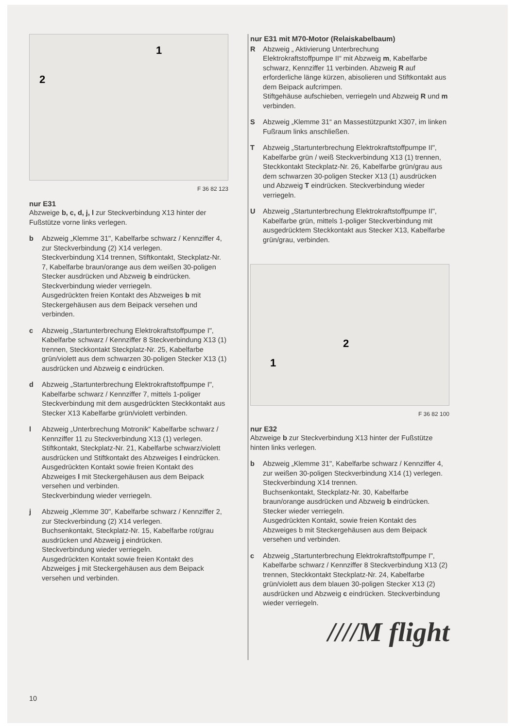2
1
F 36 82 123
nur E31
Abzweige b, c, d, j, l zur Steckverbindung X13 hinter der Fußstütze vorne links verlegen.
b Abzweig „Klemme 31", Kabelfarbe schwarz / Kennziffer 4, zur Steckverbindung (2) X14 verlegen.
Steckverbindung X14 trennen, Stiftkontakt, Steckplatz-Nr. 7, Kabelfarbe braun/orange aus dem weißen 30-poligen Stecker ausdrücken und Abzweig b eindrücken.
Steckverbindung wieder verriegeln.
Ausgedrückten freien Kontakt des Abzweiges b mit Steckergehäusen aus dem Beipack versehen und verbinden.
c Abzweig „Startunterbrechung Elektrokraftstoffpumpe I", Kabelfarbe schwarz / Kennziffer 8 Steckverbindung X13 (1) trennen, Steckkontakt Steckplatz-Nr. 25, Kabelfarbe grün/violett aus dem schwarzen 30-poligen Stecker X13 (1) ausdrücken und Abzweig c eindrücken.
d Abzweig „Startunterbrechung Elektrokraftstoffpumpe I", Kabelfarbe schwarz / Kennziffer 7, mittels 1-poliger Steckverbindung mit dem ausgedrückten Steckkontakt aus Stecker X13 Kabelfarbe grün/violett verbinden.
l Abzweig „Unterbrechung Motronik“ Kabelfarbe schwarz / Kennziffer 11 zu Steckverbindung X13 (1) verlegen. Stiftkontakt, Steckplatz-Nr. 21, Kabelfarbe schwarz/violett ausdrücken und Stiftkontakt des Abzweiges l eindrücken.
Ausgedrückten Kontakt sowie freien Kontakt des Abzweiges l mit Steckergehäusen aus dem Beipack versehen und verbinden.
Steckverbindung wieder verriegeln.
j Abzweig „Klemme 30", Kabelfarbe schwarz / Kennziffer 2, zur Steckverbindung (2) X14 verlegen.
Buchsenkontakt, Steckplatz-Nr. 15, Kabelfarbe rot/grau ausdrücken und Abzweig j eindrücken.
Steckverbindung wieder verriegeln.
Ausgedrückten Kontakt sowie freien Kontakt des Abzweiges j mit Steckergehäusen aus dem Beipack versehen und verbinden.
nur E31 mit M70-Motor (Relaiskabelbaum)
R Abzweig „ Aktivierung Unterbrechung Elektrokraftstoffpumpe II“ mit Abzweig m, Kabelfarbe schwarz, Kennziffer 11 verbinden. Abzweig R auf erforderliche länge kürzen, abisolieren und Stiftkontakt aus dem Beipack aufcrimpen.
Stiftgehäuse aufschieben, verriegeln und Abzweig R und m verbinden.
S Abzweig „Klemme 31“ an Massestützpunkt X307, im linken Fußraum links anschließen.
T Abzweig „Startunterbrechung Elektrokraftstoffpumpe II", Kabelfarbe grün / weiß Steckverbindung X13 (1) trennen, Steckkontakt Steckplatz-Nr. 26, Kabelfarbe grün/grau aus dem schwarzen 30-poligen Stecker X13 (1) ausdrücken und Abzweig T eindrücken. Steckverbindung wieder verriegeln.
U Abzweig „Startunterbrechung Elektrokraftstoffpumpe II", Kabelfarbe grün, mittels 1-poliger Steckverbindung mit ausgedrücktem Steckkontakt aus Stecker X13, Kabelfarbe grün/grau, verbinden.
1
2
F 36 82 100
nur E32
Abzweige b zur Steckverbindung X13 hinter der Fußstütze hinten links verlegen.
b Abzweig „Klemme 31", Kabelfarbe schwarz / Kennziffer 4, zur weißen 30-poligen Steckverbindung X14 (1) verlegen.
Steckverbindung X14 trennen.
Buchsenkontakt, Steckplatz-Nr. 30, Kabelfarbe braun/orange ausdrücken und Abzweig b eindrücken. Stecker wieder verriegeln.
Ausgedrückten Kontakt, sowie freien Kontakt des Abzweiges b mit Steckergehäusen aus dem Beipack versehen und verbinden.
c Abzweig „Startunterbrechung Elektrokraftstoffpumpe I", Kabelfarbe schwarz / Kennziffer 8 Steckverbindung X13 (2) trennen, Steckkontakt Steckplatz-Nr. 24, Kabelfarbe grün/violett aus dem blauen 30-poligen Stecker X13 (2) ausdrücken und Abzweig c eindrücken. Steckverbindung wieder verriegeln.
////M flight
10